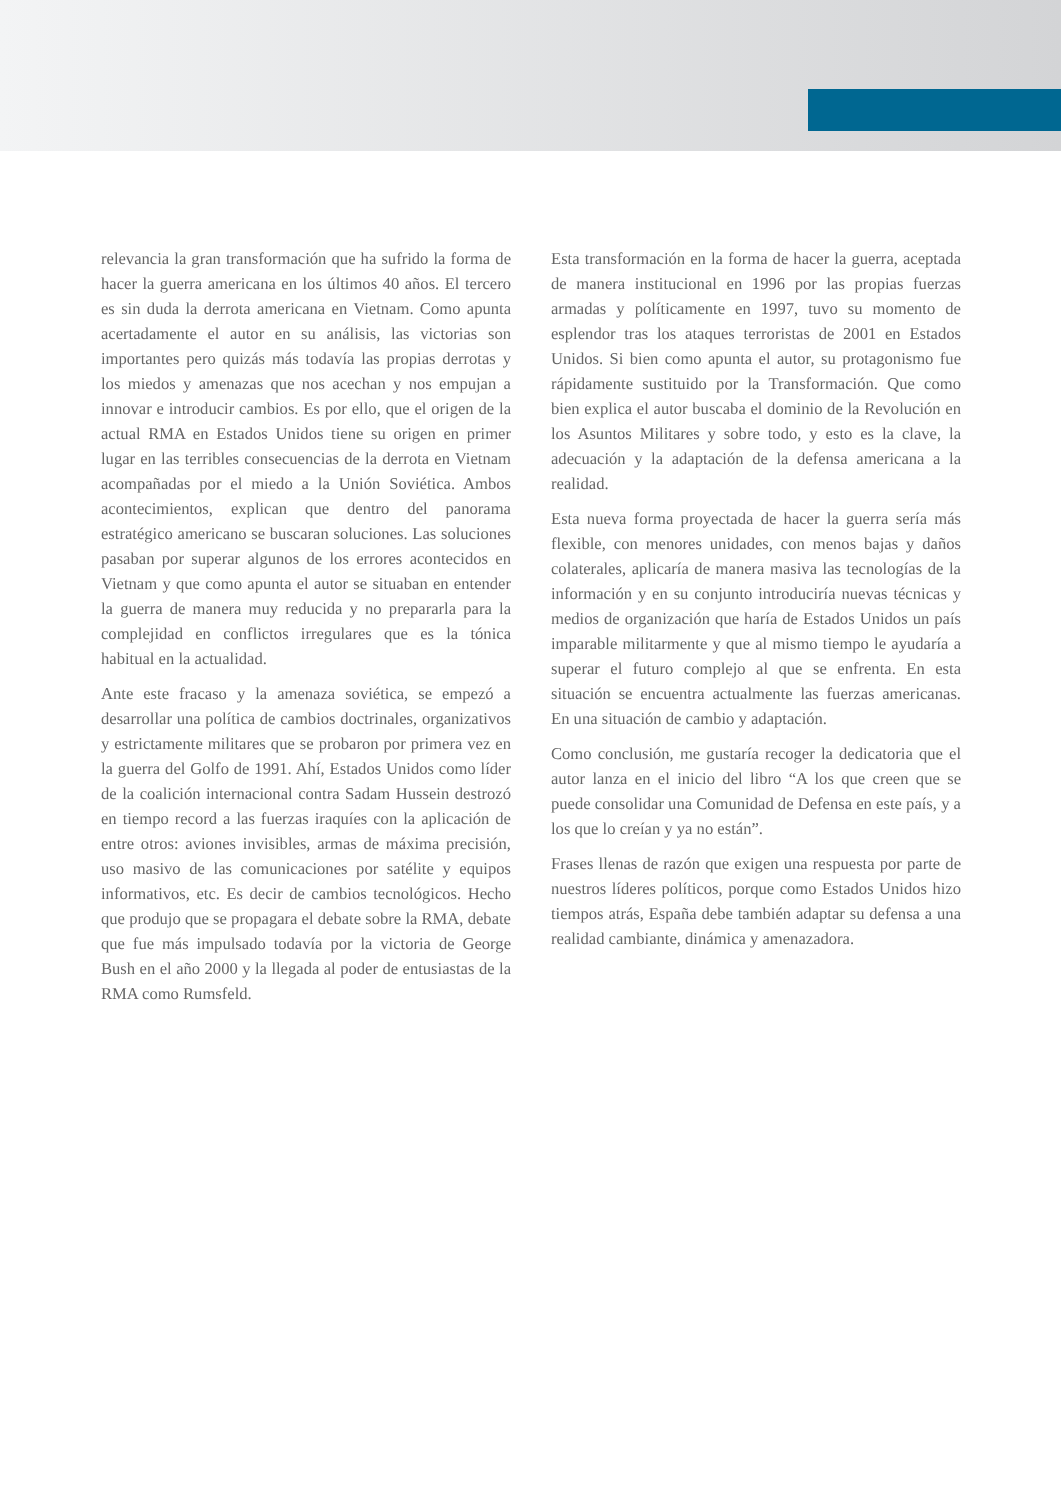relevancia la gran transformación que ha sufrido la forma de hacer la guerra americana en los últimos 40 años. El tercero es sin duda la derrota americana en Vietnam. Como apunta acertadamente el autor en su análisis, las victorias son importantes pero quizás más todavía las propias derrotas y los miedos y amenazas que nos acechan y nos empujan a innovar e introducir cambios. Es por ello, que el origen de la actual RMA en Estados Unidos tiene su origen en primer lugar en las terribles consecuencias de la derrota en Vietnam acompañadas por el miedo a la Unión Soviética. Ambos acontecimientos, explican que dentro del panorama estratégico americano se buscaran soluciones. Las soluciones pasaban por superar algunos de los errores acontecidos en Vietnam y que como apunta el autor se situaban en entender la guerra de manera muy reducida y no prepararla para la complejidad en conflictos irregulares que es la tónica habitual en la actualidad.
Ante este fracaso y la amenaza soviética, se empezó a desarrollar una política de cambios doctrinales, organizativos y estrictamente militares que se probaron por primera vez en la guerra del Golfo de 1991. Ahí, Estados Unidos como líder de la coalición internacional contra Sadam Hussein destrozó en tiempo record a las fuerzas iraquíes con la aplicación de entre otros: aviones invisibles, armas de máxima precisión, uso masivo de las comunicaciones por satélite y equipos informativos, etc. Es decir de cambios tecnológicos. Hecho que produjo que se propagara el debate sobre la RMA, debate que fue más impulsado todavía por la victoria de George Bush en el año 2000 y la llegada al poder de entusiastas de la RMA como Rumsfeld.
Esta transformación en la forma de hacer la guerra, aceptada de manera institucional en 1996 por las propias fuerzas armadas y políticamente en 1997, tuvo su momento de esplendor tras los ataques terroristas de 2001 en Estados Unidos. Si bien como apunta el autor, su protagonismo fue rápidamente sustituido por la Transformación. Que como bien explica el autor buscaba el dominio de la Revolución en los Asuntos Militares y sobre todo, y esto es la clave, la adecuación y la adaptación de la defensa americana a la realidad.
Esta nueva forma proyectada de hacer la guerra sería más flexible, con menores unidades, con menos bajas y daños colaterales, aplicaría de manera masiva las tecnologías de la información y en su conjunto introduciría nuevas técnicas y medios de organización que haría de Estados Unidos un país imparable militarmente y que al mismo tiempo le ayudaría a superar el futuro complejo al que se enfrenta. En esta situación se encuentra actualmente las fuerzas americanas. En una situación de cambio y adaptación.
Como conclusión, me gustaría recoger la dedicatoria que el autor lanza en el inicio del libro “A los que creen que se puede consolidar una Comunidad de Defensa en este país, y a los que lo creían y ya no están”.
Frases llenas de razón que exigen una respuesta por parte de nuestros líderes políticos, porque como Estados Unidos hizo tiempos atrás, España debe también adaptar su defensa a una realidad cambiante, dinámica y amenazadora.